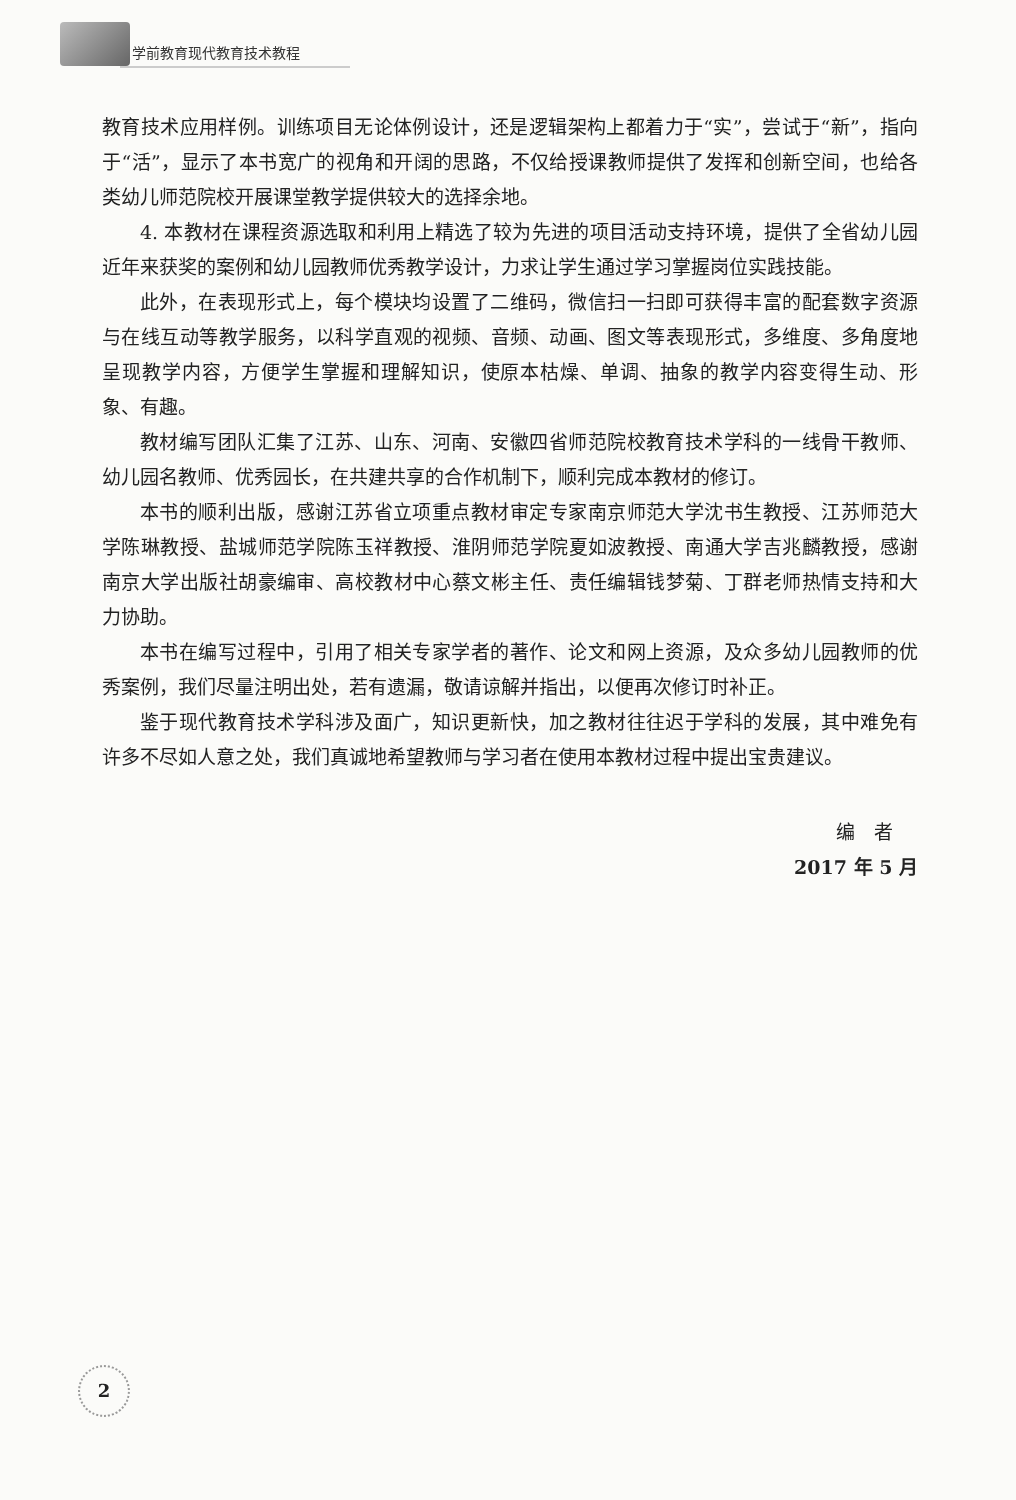学前教育现代教育技术教程
教育技术应用样例。训练项目无论体例设计，还是逻辑架构上都着力于“实”，尝试于“新”，指向于“活”，显示了本书宽广的视角和开阔的思路，不仅给授课教师提供了发挥和创新空间，也给各类幼儿师范院校开展课堂教学提供较大的选择余地。
4. 本教材在课程资源选取和利用上精选了较为先进的项目活动支持环境，提供了全省幼儿园近年来获奖的案例和幼儿园教师优秀教学设计，力求让学生通过学习掌握岗位实践技能。
此外，在表现形式上，每个模块均设置了二维码，微信扫一扫即可获得丰富的配套数字资源与在线互动等教学服务，以科学直观的视频、音频、动画、图文等表现形式，多维度、多角度地呈现教学内容，方便学生掌握和理解知识，使原本枯燥、单调、抽象的教学内容变得生动、形象、有趣。
教材编写团队汇集了江苏、山东、河南、安徽四省师范院校教育技术学科的一线骨干教师、幼儿园名教师、优秀园长，在共建共享的合作机制下，顺利完成本教材的修订。
本书的顺利出版，感谢江苏省立项重点教材审定专家南京师范大学沈书生教授、江苏师范大学陈琳教授、盐城师范学院陈玉祥教授、淮阴师范学院夏如波教授、南通大学吉兆麟教授，感谢南京大学出版社胡豪编审、高校教材中心蔡文彬主任、责任编辑钱梦菊、丁群老师热情支持和大力协助。
本书在编写过程中，引用了相关专家学者的著作、论文和网上资源，及众多幼儿园教师的优秀案例，我们尽量注明出处，若有遗漏，敬请谅解并指出，以便再次修订时补正。
鉴于现代教育技术学科涉及面广，知识更新快，加之教材往往迟于学科的发展，其中难免有许多不尽如人意之处，我们真诚地希望教师与学习者在使用本教材过程中提出宝贵建议。
编　者
2017 年 5 月
2